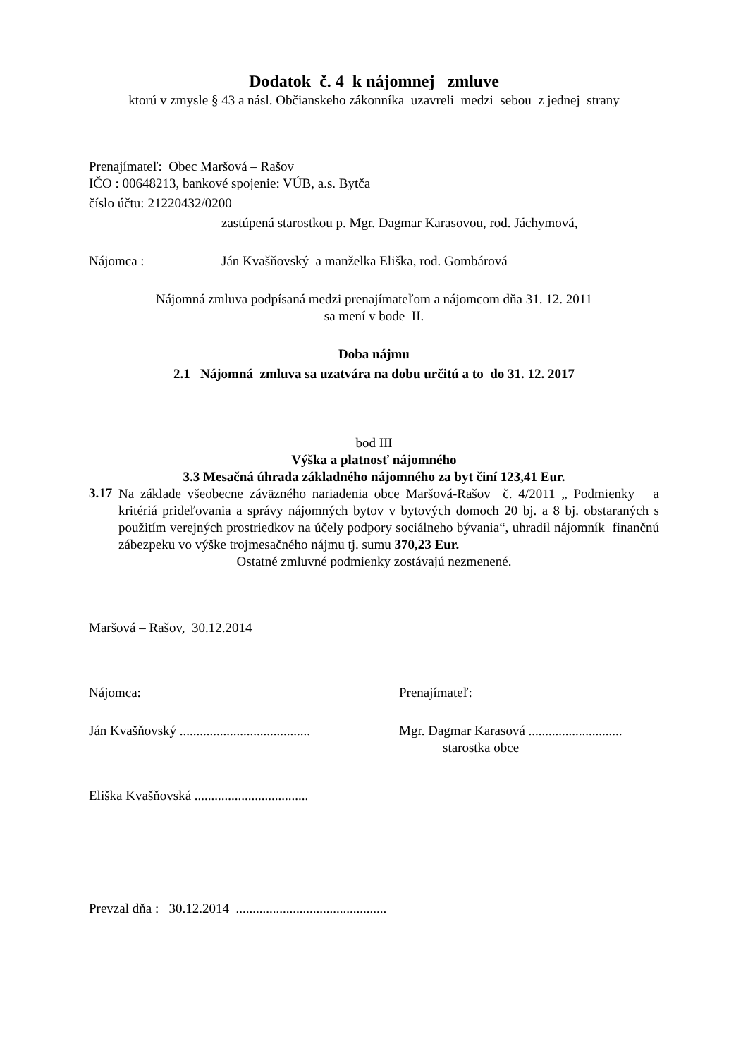Dodatok č. 4 k nájomnej zmluve
ktorú v zmysle § 43 a násl. Občianskeho zákonníka uzavreli medzi sebou z jednej strany
Prenajímateľ: Obec Maršová – Rašov
IČO : 00648213, bankové spojenie: VÚB, a.s. Bytča
číslo účtu: 21220432/0200
zastúpená starostkou p. Mgr. Dagmar Karasovou, rod. Jáchymová,
Nájomca : Ján Kvašňovský a manželka Eliška, rod. Gombárová
Nájomná zmluva podpísaná medzi prenajímateľom a nájomcom dňa 31. 12. 2011
sa mení v bode II.
Doba nájmu
2.1 Nájomná zmluva sa uzatvára na dobu určitú a to do 31. 12. 2017
bod III
Výška a platnosť nájomného
3.3 Mesačná úhrada základného nájomného za byt činí 123,41 Eur.
3.17
Na základe všeobecne záväzného nariadenia obce Maršová-Rašov č. 4/2011 „ Podmienky a kritériá prideľovania a správy nájomných bytov v bytových domoch 20 bj. a 8 bj. obstaraných s použitím verejných prostriedkov na účely podpory sociálneho bývania“, uhradil nájomník finančnú zábezpeku vo výške trojmesačného nájmu tj. sumu 370,23 Eur.
Ostatné zmluvné podmienky zostávajú nezmenené.
Maršová – Rašov, 30.12.2014
Nájomca: Prenajímateľ:
Ján Kvašňovský .......................................
Mgr. Dagmar Karasová ............................
starostka obce
Eliška Kvašňovská ..................................
Prevzal dňa : 30.12.2014 .............................................